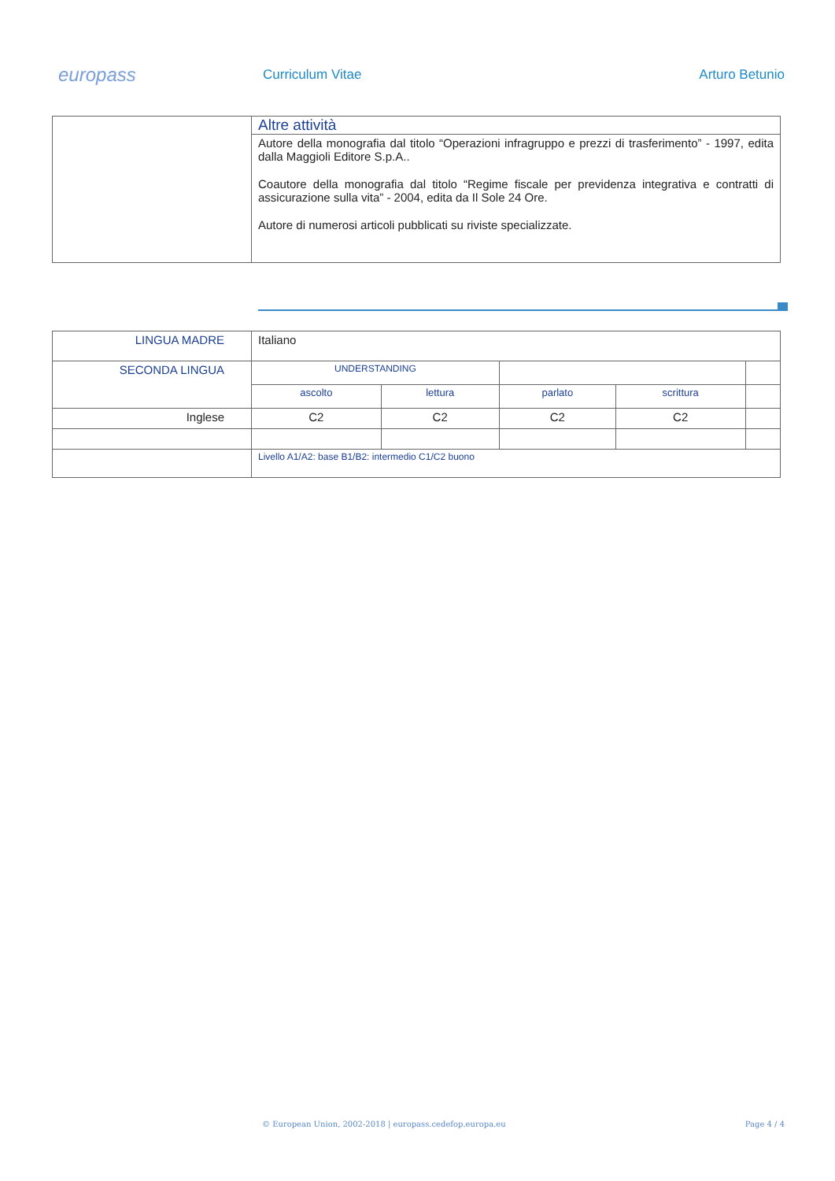europass
Curriculum Vitae Arturo Betunio
| | Altre attività |
| | Autore della monografia dal titolo “Operazioni infragruppo e prezzi di trasferimento” - 1997, edita dalla Maggioli Editore S.p.A.. Coautore della monografia dal titolo “Regime fiscale per previdenza integrativa e contratti di assicurazione sulla vita” - 2004, edita da Il Sole 24 Ore. Autore di numerosi articoli pubblicati su riviste specializzate. |
| LINGUA MADRE | Italiano | | | | |
| SECONDA LINGUA | UNDERSTANDING | | | | |
| | ascolto | lettura | parlato | scrittura | |
| Inglese | C2 | C2 | C2 | C2 | |
| | Livello A1/A2: base B1/B2: intermedio C1/C2 buono | | | | |
© European Union, 2002-2018 | europass.cedefop.europa.eu Page 4 / 4